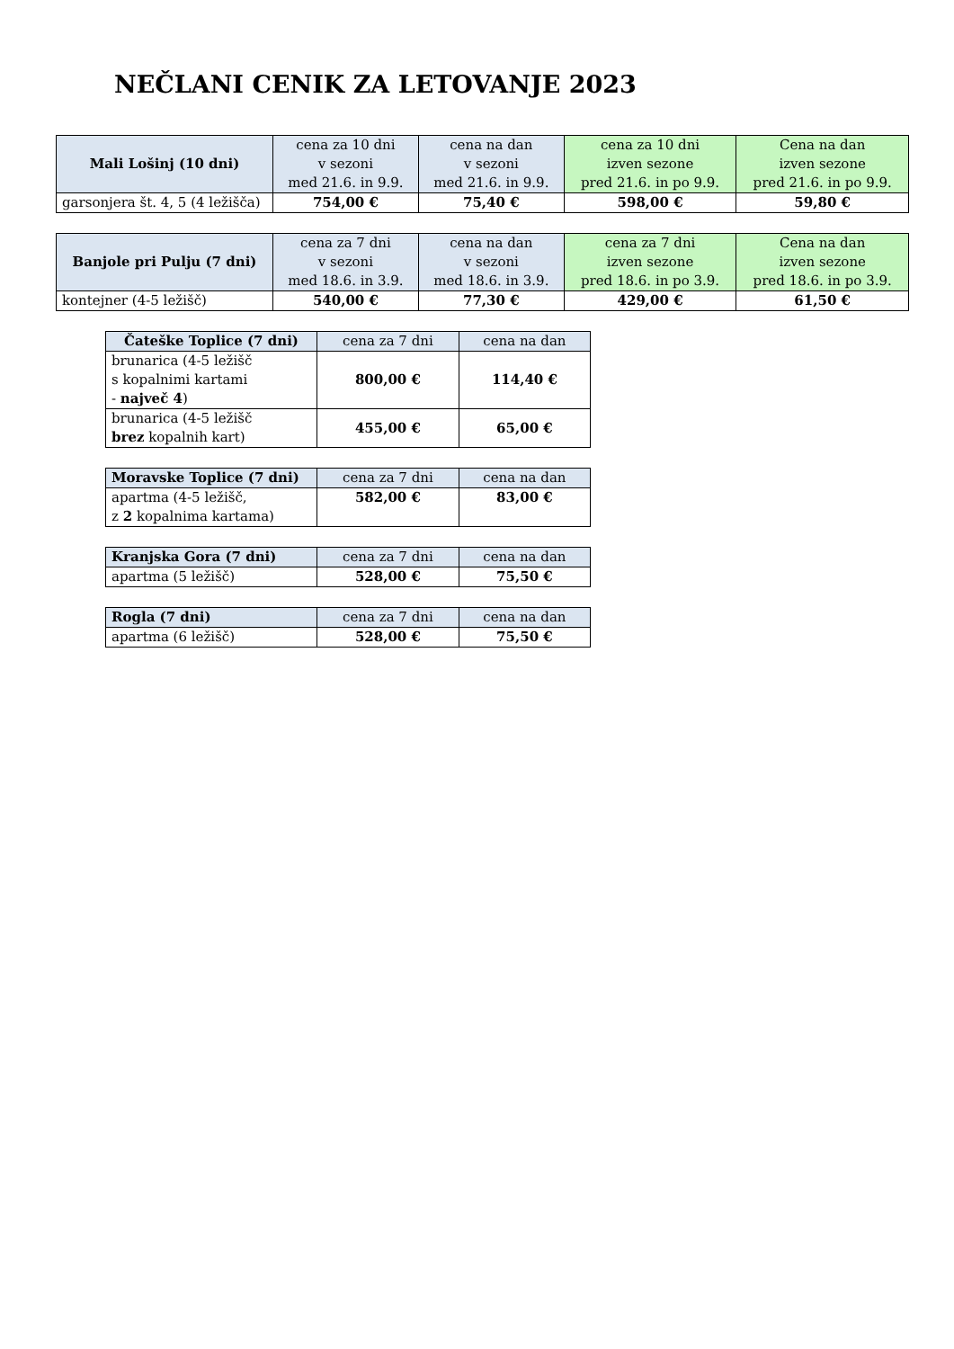NEČLANI CENIK ZA LETOVANJE 2023
| Mali Lošinj (10 dni) | cena za 10 dni v sezoni med 21.6. in 9.9. | cena na dan v sezoni med 21.6. in 9.9. | cena za 10 dni izven sezone pred 21.6. in po 9.9. | Cena na dan izven sezone pred 21.6. in po 9.9. |
| --- | --- | --- | --- | --- |
| garsonjera št. 4, 5 (4 ležišča) | 754,00 € | 75,40 € | 598,00 € | 59,80 € |
| Banjole pri Pulju (7 dni) | cena za 7 dni v sezoni med 18.6. in 3.9. | cena na dan v sezoni med 18.6. in 3.9. | cena za 7 dni izven sezone pred 18.6. in po 3.9. | Cena na dan izven sezone pred 18.6. in po 3.9. |
| --- | --- | --- | --- | --- |
| kontejner (4-5 ležišč) | 540,00 € | 77,30 € | 429,00 € | 61,50 € |
| Čateške Toplice (7 dni) | cena za 7 dni | cena na dan |
| --- | --- | --- |
| brunarica (4-5 ležišč s kopalnimi kartami - največ 4 ) | 800,00 € | 114,40 € |
| brunarica (4-5 ležišč brez kopalnih kart) | 455,00 € | 65,00 € |
| Moravske Toplice (7 dni) | cena za 7 dni | cena na dan |
| --- | --- | --- |
| apartma (4-5 ležišč, z 2 kopalnima kartama) | 582,00 € | 83,00 € |
| Kranjska Gora (7 dni) | cena za 7 dni | cena na dan |
| --- | --- | --- |
| apartma (5 ležišč) | 528,00 € | 75,50 € |
| Rogla (7 dni) | cena za 7 dni | cena na dan |
| --- | --- | --- |
| apartma (6 ležišč) | 528,00 € | 75,50 € |